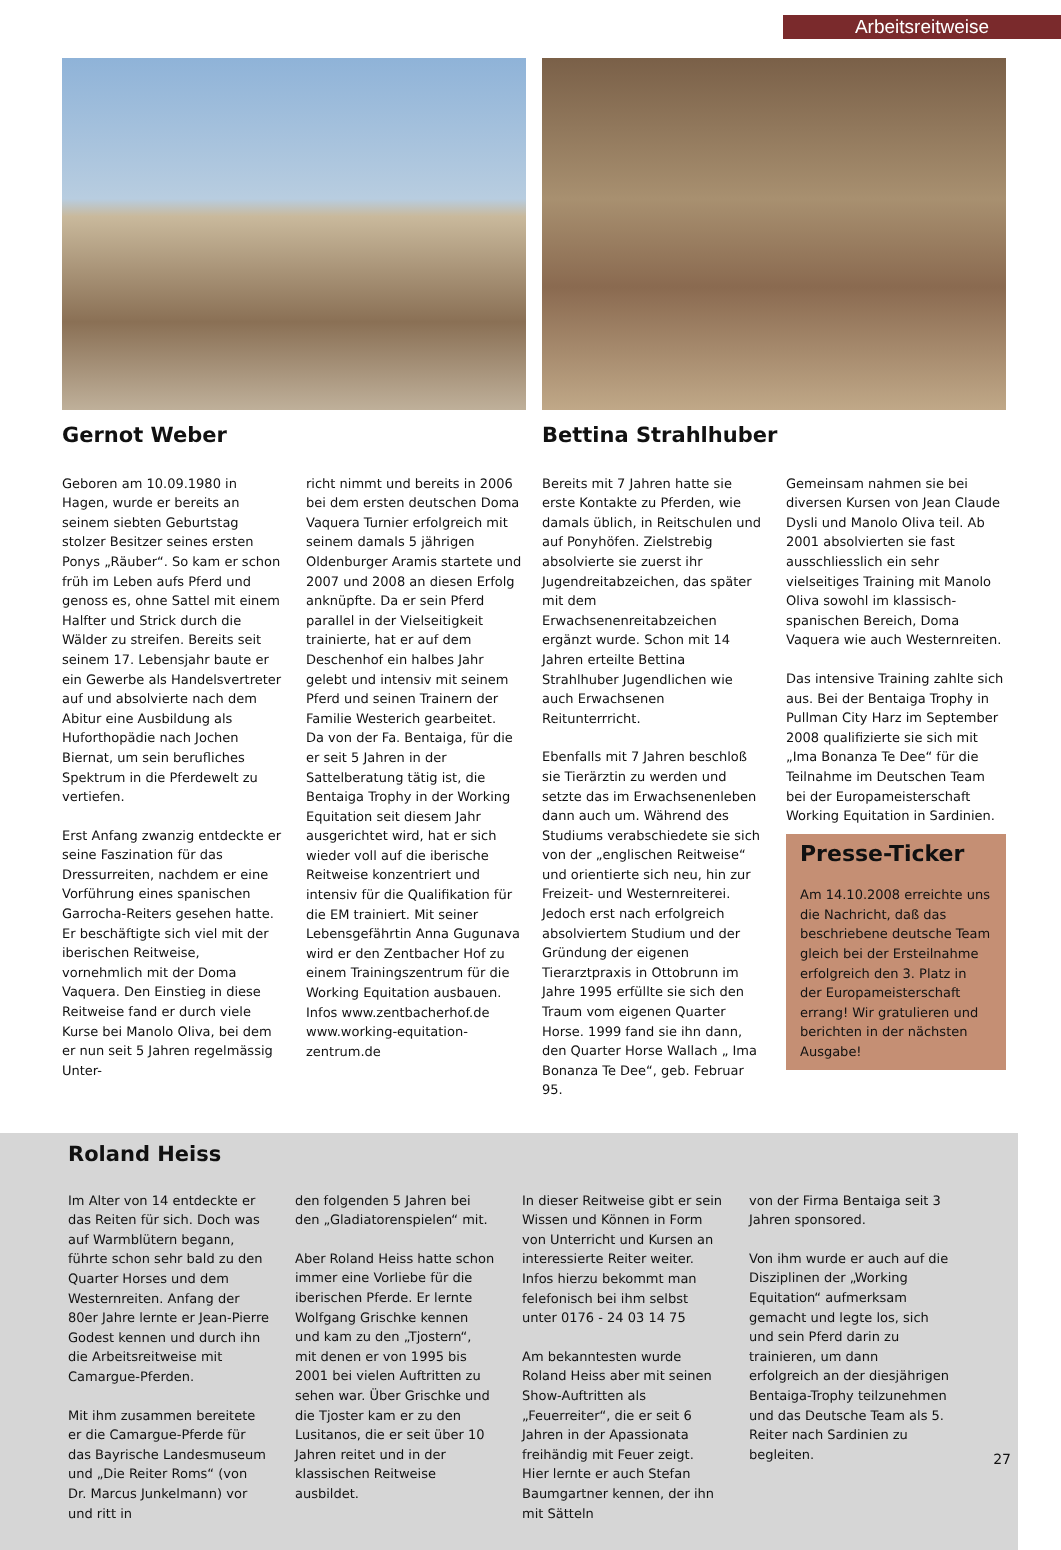Arbeitsreitweise
Gernot Weber
Geboren am 10.09.1980 in Hagen, wurde er bereits an seinem siebten Geburtstag stolzer Besitzer seines ersten Ponys „Räuber“. So kam er schon früh im Leben aufs Pferd und genoss es, ohne Sattel mit einem Halfter und Strick durch die Wälder zu streifen. Bereits seit seinem 17. Lebensjahr baute er ein Gewerbe als Handelsvertreter auf und absolvierte nach dem Abitur eine Ausbildung als Huforthopädie nach Jochen Biernat, um sein berufliches Spektrum in die Pferdewelt zu vertiefen.
Erst Anfang zwanzig entdeckte er seine Faszination für das Dressurreiten, nachdem er eine Vorführung eines spanischen Garrocha-Reiters gesehen hatte. Er beschäftigte sich viel mit der iberischen Reitweise, vornehmlich mit der Doma Vaquera. Den Einstieg in diese Reitweise fand er durch viele Kurse bei Manolo Oliva, bei dem er nun seit 5 Jahren regelmässig Unter-
richt nimmt und bereits in 2006 bei dem ersten deutschen Doma Vaquera Turnier erfolgreich mit seinem damals 5 jährigen Oldenburger Aramis startete und 2007 und 2008 an diesen Erfolg anknüpfte. Da er sein Pferd parallel in der Vielseitigkeit trainierte, hat er auf dem Deschenhof ein halbes Jahr gelebt und intensiv mit seinem Pferd und seinen Trainern der Familie Westerich gearbeitet.
Da von der Fa. Bentaiga, für die er seit 5 Jahren in der Sattelberatung tätig ist, die Bentaiga Trophy in der Working Equitation seit diesem Jahr ausgerichtet wird, hat er sich wieder voll auf die iberische Reitweise konzentriert und intensiv für die Qualifikation für die EM trainiert. Mit seiner Lebensgefährtin Anna Gugunava wird er den Zentbacher Hof zu einem Trainingszentrum für die Working Equitation ausbauen.
Infos www.zentbacherhof.de www.working-equitation-zentrum.de
Bettina Strahlhuber
Bereits mit 7 Jahren hatte sie erste Kontakte zu Pferden, wie damals üblich, in Reitschulen und auf Ponyhöfen. Zielstrebig absolvierte sie zuerst ihr Jugendreitabzeichen, das später mit dem Erwachsenenreitabzeichen ergänzt wurde. Schon mit 14 Jahren erteilte Bettina Strahlhuber Jugendlichen wie auch Erwachsenen Reitunterrricht.
Ebenfalls mit 7 Jahren beschloß sie Tierärztin zu werden und setzte das im Erwachsenenleben dann auch um. Während des Studiums verabschiedete sie sich von der „englischen Reitweise“ und orientierte sich neu, hin zur Freizeit- und Westernreiterei. Jedoch erst nach erfolgreich absolviertem Studium und der Gründung der eigenen Tierarztpraxis in Ottobrunn im Jahre 1995 erfüllte sie sich den Traum vom eigenen Quarter Horse. 1999 fand sie ihn dann, den Quarter Horse Wallach „ Ima Bonanza Te Dee“, geb. Februar 95.
Gemeinsam nahmen sie bei diversen Kursen von Jean Claude Dysli und Manolo Oliva teil. Ab 2001 absolvierten sie fast ausschliesslich ein sehr vielseitiges Training mit Manolo Oliva sowohl im klassisch-spanischen Bereich, Doma Vaquera wie auch Westernreiten.
Das intensive Training zahlte sich aus. Bei der Bentaiga Trophy in Pullman City Harz im September 2008 qualifizierte sie sich mit „Ima Bonanza Te Dee“ für die Teilnahme im Deutschen Team bei der Europameisterschaft Working Equitation in Sardinien.
Presse-Ticker
Am 14.10.2008 erreichte uns die Nachricht, daß das beschriebene deutsche Team gleich bei der Ersteilnahme erfolgreich den 3. Platz in der Europameisterschaft errang! Wir gratulieren und berichten in der nächsten Ausgabe!
Roland Heiss
Im Alter von 14 entdeckte er das Reiten für sich. Doch was auf Warmblütern begann, führte schon sehr bald zu den Quarter Horses und dem Westernreiten. Anfang der 80er Jahre lernte er Jean-Pierre Godest kennen und durch ihn die Arbeitsreitweise mit Camargue-Pferden.
Mit ihm zusammen bereitete er die Camargue-Pferde für das Bayrische Landesmuseum und „Die Reiter Roms“ (von Dr. Marcus Junkelmann) vor und ritt in
den folgenden 5 Jahren bei den „Gladiatorenspielen“ mit.
Aber Roland Heiss hatte schon immer eine Vorliebe für die iberischen Pferde. Er lernte Wolfgang Grischke kennen und kam zu den „Tjostern“, mit denen er von 1995 bis 2001 bei vielen Auftritten zu sehen war. Über Grischke und die Tjoster kam er zu den Lusitanos, die er seit über 10 Jahren reitet und in der klassischen Reitweise ausbildet.
In dieser Reitweise gibt er sein Wissen und Können in Form von Unterricht und Kursen an interessierte Reiter weiter. Infos hierzu bekommt man felefonisch bei ihm selbst unter 0176 - 24 03 14 75
Am bekanntesten wurde Roland Heiss aber mit seinen Show-Auftritten als „Feuerreiter“, die er seit 6 Jahren in der Apassionata freihändig mit Feuer zeigt. Hier lernte er auch Stefan Baumgartner kennen, der ihn mit Sätteln
von der Firma Bentaiga seit 3 Jahren sponsored.
Von ihm wurde er auch auf die Disziplinen der „Working Equitation“ aufmerksam gemacht und legte los, sich und sein Pferd darin zu trainieren, um dann erfolgreich an der diesjährigen Bentaiga-Trophy teilzunehmen und das Deutsche Team als 5. Reiter nach Sardinien zu begleiten.
27